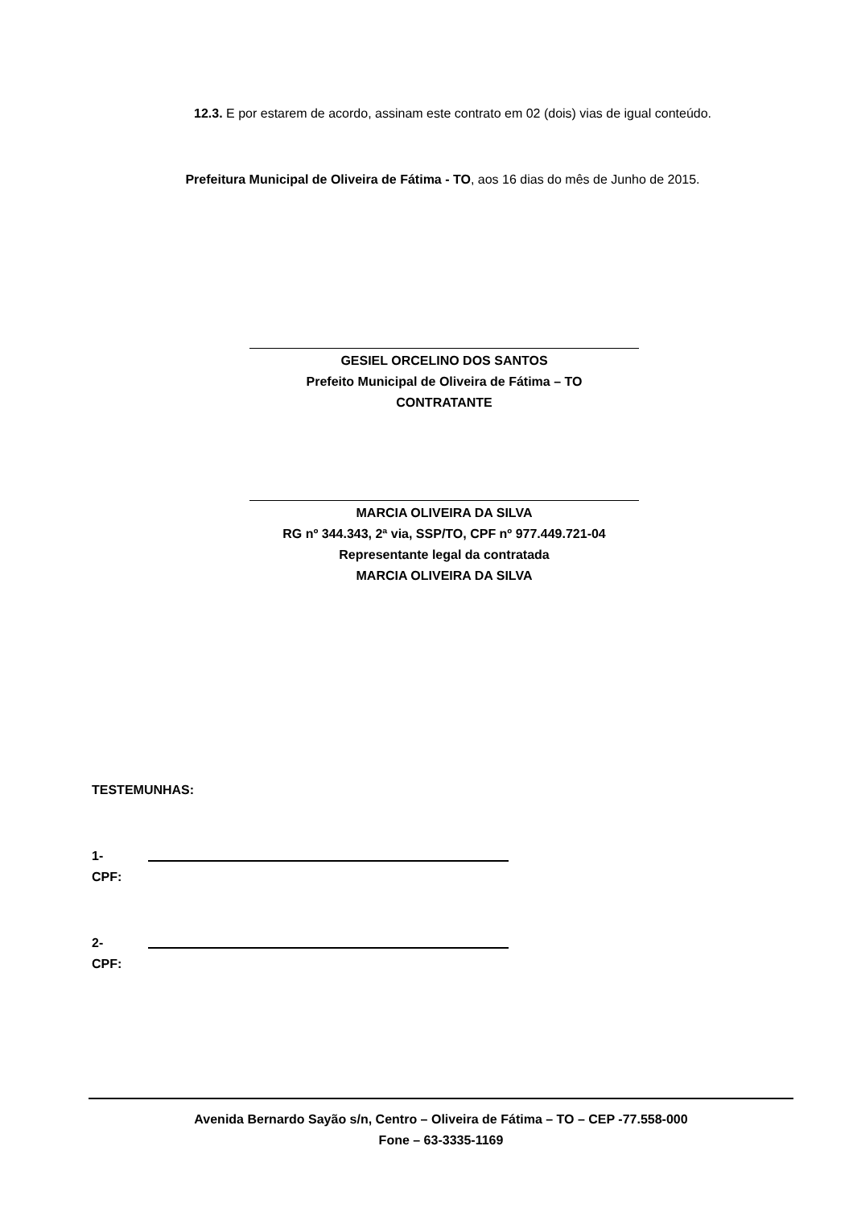12.3. E por estarem de acordo, assinam este contrato em 02 (dois) vias de igual conteúdo.
Prefeitura Municipal de Oliveira de Fátima - TO, aos 16 dias do mês de Junho de 2015.
GESIEL ORCELINO DOS SANTOS
Prefeito Municipal de Oliveira de Fátima – TO
CONTRATANTE
MARCIA OLIVEIRA DA SILVA
RG nº 344.343, 2ª via, SSP/TO, CPF nº 977.449.721-04
Representante legal da contratada
MARCIA OLIVEIRA DA SILVA
TESTEMUNHAS:
1-
CPF:
2-
CPF:
Avenida Bernardo Sayão s/n, Centro – Oliveira de Fátima – TO – CEP -77.558-000
Fone – 63-3335-1169